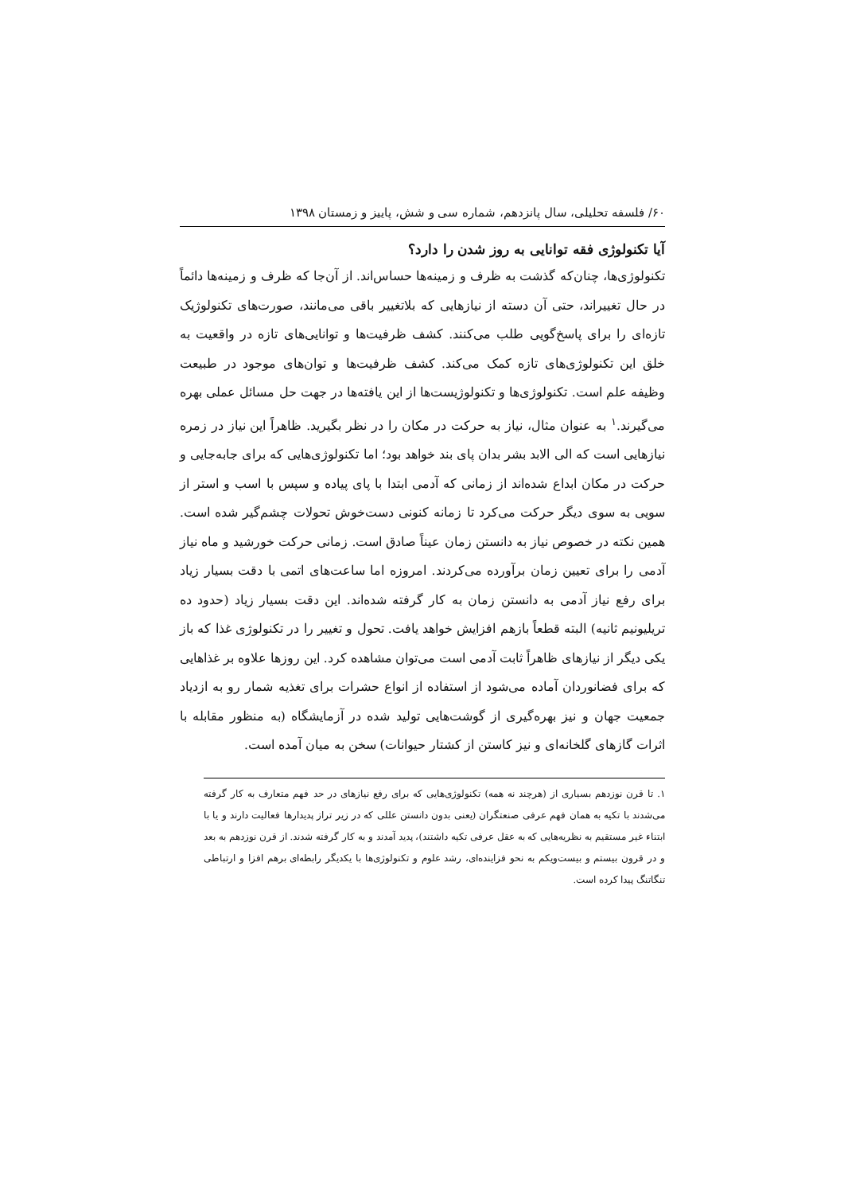۶۰/ فلسفه تحلیلی، سال پانزدهم، شماره سی و شش، پاییز و زمستان ۱۳۹۸
آیا تکنولوژی فقه توانایی به روز شدن را دارد؟
تکنولوژی‌ها، چنان‌که گذشت به ظرف و زمینه‌ها حساس‌اند. از آن‌جا که ظرف و زمینه‌ها دائماً در حال تغییراند، حتی آن دسته از نیازهایی که بلاتغییر باقی می‌مانند، صورت‌های تکنولوژیک تازه‌ای را برای پاسخ‌گویی طلب می‌کنند. کشف ظرفیت‌ها و توانایی‌های تازه در واقعیت به خلق این تکنولوژی‌های تازه کمک می‌کند. کشف ظرفیت‌ها و توان‌های موجود در طبیعت وظیفه علم است. تکنولوژی‌ها و تکنولوژیست‌ها از این یافته‌ها در جهت حل مسائل عملی بهره می‌گیرند.<sup>۱</sup> به عنوان مثال، نیاز به حرکت در مکان را در نظر بگیرید. ظاهراً این نیاز در زمره نیازهایی است که الی الابد بشر بدان پای بند خواهد بود؛ اما تکنولوژی‌هایی که برای جابه‌جایی و حرکت در مکان ابداع شده‌اند از زمانی که آدمی ابتدا با پای پیاده و سپس با اسب و استر از سویی به سوی دیگر حرکت می‌کرد تا زمانه کنونی دست‌خوش تحولات چشم‌گیر شده است. همین نکته در خصوص نیاز به دانستن زمان عیناً صادق است. زمانی حرکت خورشید و ماه نیاز آدمی را برای تعیین زمان برآورده می‌کردند. امروزه اما ساعت‌های اتمی با دقت بسیار زیاد برای رفع نیاز آدمی به دانستن زمان به کار گرفته شده‌اند. این دقت بسیار زیاد (حدود ده تریلیونیم ثانیه) البته قطعاً بازهم افزایش خواهد یافت. تحول و تغییر را در تکنولوژی غذا که باز یکی دیگر از نیازهای ظاهراً ثابت آدمی است می‌توان مشاهده کرد. این روزها علاوه بر غذاهایی که برای فضانوردان آماده می‌شود از استفاده از انواع حشرات برای تغذیه شمار رو به ازدیاد جمعیت جهان و نیز بهره‌گیری از گوشت‌هایی تولید شده در آزمایشگاه (به منظور مقابله با اثرات گازهای گلخانه‌ای و نیز کاستن از کشتار حیوانات) سخن به میان آمده است.
۱. تا قرن نوزدهم بسیاری از (هرچند نه همه) تکنولوژی‌هایی که برای رفع نیازهای در حد فهم متعارف به کار گرفته می‌شدند با تکیه به همان فهم عرفی صنعتگران (یعنی بدون دانستن عللی که در زیر تراز پدیدارها فعالیت دارند و یا با ابتناء غیر مستقیم به نظریه‌هایی که به عقل عرفی تکیه داشتند)، پدید آمدند و به کار گرفته شدند. از قرن نوزدهم به بعد و در قرون بیستم و بیست‌ویکم به نحو فزاینده‌ای، رشد علوم و تکنولوژی‌ها با یکدیگر رابطه‌ای برهم افزا و ارتباطی تنگاتنگ پیدا کرده است.